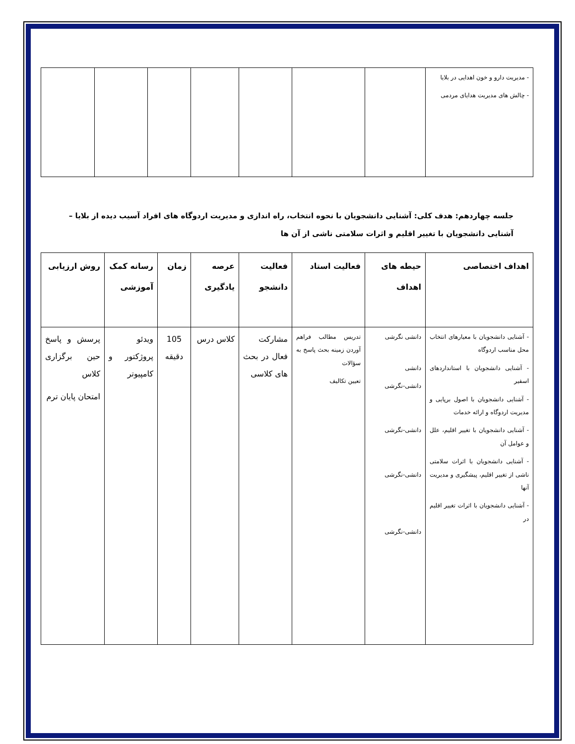| - مدیریت دارو و خون اهدایی در بلایا - چالش های مدیریت هدایای مردمی | | | | | | | |
جلسه چهاردهم: هدف کلی: آشنایی دانشجویان با نحوه انتخاب، راه اندازی و مدیریت اردوگاه های افراد آسیب دیده از بلایا – آشنایی دانشجویان با تغییر اقلیم و اثرات سلامتی ناشی از آن ها
| اهداف اختصاصی | حیطه های اهداف | فعالیت استاد | فعالیت دانشجو | عرصه یادگیری | زمان | رسانه کمک آموزشی | روش ارزیابی |
| --- | --- | --- | --- | --- | --- | --- | --- |
| - آشنایی دانشجویان با معیارهای انتخاب محل مناسب اردوگاه - آشنایی دانشجویان با استانداردهای اسفیر - آشنایی دانشجویان با اصول برپایی و مدیریت اردوگاه و ارائه خدمات - آشنایی دانشجویان با تغییر اقلیم، علل و عوامل آن - آشنایی دانشجویان با اثرات سلامتی ناشی از تغییر اقلیم، پیشگیری و مدیریت آنها - آشنایی دانشجویان با اثرات تغییر اقلیم در | دانشی نگرشی دانشی دانشی-نگرشی دانشی-نگرشی دانشی-نگرشی دانشی-نگرشی | تدریس مطالب فراهم آوردن زمینه بحث پاسخ به سؤالات تعیین تکالیف | مشارکت فعال در بحث های کلاسی | کلاس درس | 105 دقیقه | ویدئو پروژکتور و کامپیوتر | پرسش و پاسخ حین برگزاری کلاس امتحان پایان ترم |